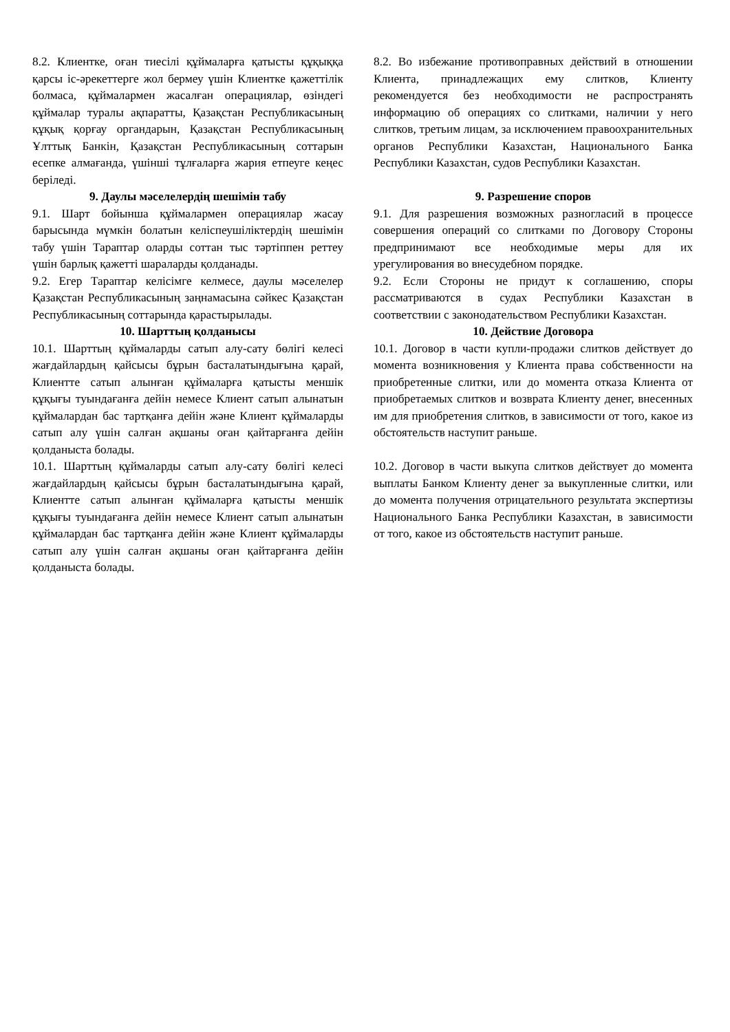| 8.2. Клиентке, оған тиесілі құймаларға қатысты құқыққа қарсы іс-әрекеттерге жол бермеу үшін Клиентке қажеттілік болмаса, құймалармен жасалған операциялар, өзіндегі құймалар туралы ақпаратты, Қазақстан Республикасының құқық қорғау органдарын, Қазақстан Республикасының Ұлттық Банкін, Қазақстан Республикасының соттарын есепке алмағанда, үшінші тұлғаларға жария етпеуге кеңес беріледі. | | 8.2. Во избежание противоправных действий в отношении Клиента, принадлежащих ему слитков, Клиенту рекомендуется без необходимости не распространять информацию об операциях со слитками, наличии у него слитков, третьим лицам, за исключением правоохранительных органов Республики Казахстан, Национального Банка Республики Казахстан, судов Республики Казахстан. |
| 9. Даулы мәселелердің шешімін табу 9.1. Шарт бойынша құймалармен операциялар жасау барысында мүмкін болатын келіспеушіліктердің шешімін табу үшін Тараптар оларды соттан тыс тәртіппен реттеу үшін барлық қажетті шараларды қолданады. 9.2. Егер Тараптар келісімге келмесе, даулы мәселелер Қазақстан Республикасының заңнамасына сәйкес Қазақстан Республикасының соттарында қарастырылады. | | 9. Разрешение споров 9.1. Для разрешения возможных разногласий в процессе совершения операций со слитками по Договору Стороны предпринимают все необходимые меры для их урегулирования во внесудебном порядке. 9.2. Если Стороны не придут к соглашению, споры рассматриваются в судах Республики Казахстан в соответствии с законодательством Республики Казахстан. |
| 10. Шарттың қолданысы 10.1. Шарттың құймаларды сатып алу-сату бөлігі келесі жағдайлардың қайсысы бұрын басталатындығына қарай, Клиентте сатып алынған құймаларға қатысты меншік құқығы туындағанға дейін немесе Клиент сатып алынатын құймалардан бас тартқанға дейін және Клиент құймаларды сатып алу үшін салған ақшаны оған қайтарғанға дейін қолданыста болады. | | 10. Действие Договора 10.1. Договор в части купли-продажи слитков действует до момента возникновения у Клиента права собственности на приобретенные слитки, или до момента отказа Клиента от приобретаемых слитков и возврата Клиенту денег, внесенных им для приобретения слитков, в зависимости от того, какое из обстоятельств наступит раньше. |
| 10.1. Шарттың құймаларды сатып алу-сату бөлігі келесі жағдайлардың қайсысы бұрын басталатындығына қарай, Клиентте сатып алынған құймаларға қатысты меншік құқығы туындағанға дейін немесе Клиент сатып алынатын құймалардан бас тартқанға дейін және Клиент құймаларды сатып алу үшін салған ақшаны оған қайтарғанға дейін қолданыста болады. | | 10.2. Договор в части выкупа слитков действует до момента выплаты Банком Клиенту денег за выкупленные слитки, или до момента получения отрицательного результата экспертизы Национального Банка Республики Казахстан, в зависимости от того, какое из обстоятельств наступит раньше. |